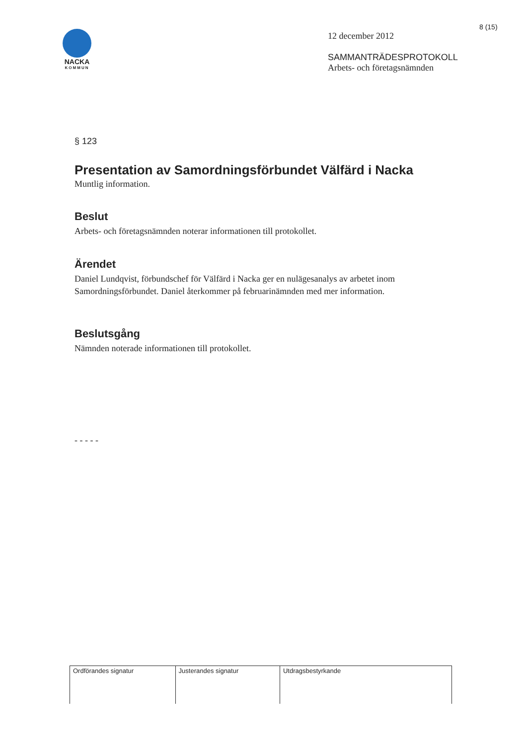8 (15)
NACKA
KOMMUN
12 december 2012
SAMMANTRÄDESPROTOKOLL
Arbets- och företagsnämnden
§ 123
Presentation av Samordningsförbundet Välfärd i Nacka
Muntlig information.
Beslut
Arbets- och företagsnämnden noterar informationen till protokollet.
Ärendet
Daniel Lundqvist, förbundschef för Välfärd i Nacka ger en nulägesanalys av arbetet inom Samordningsförbundet. Daniel återkommer på februarinämnden med mer information.
Beslutsgång
Nämnden noterade informationen till protokollet.
- - - - -
| Ordförandes signatur | Justerandes signatur | Utdragsbestyrkande |